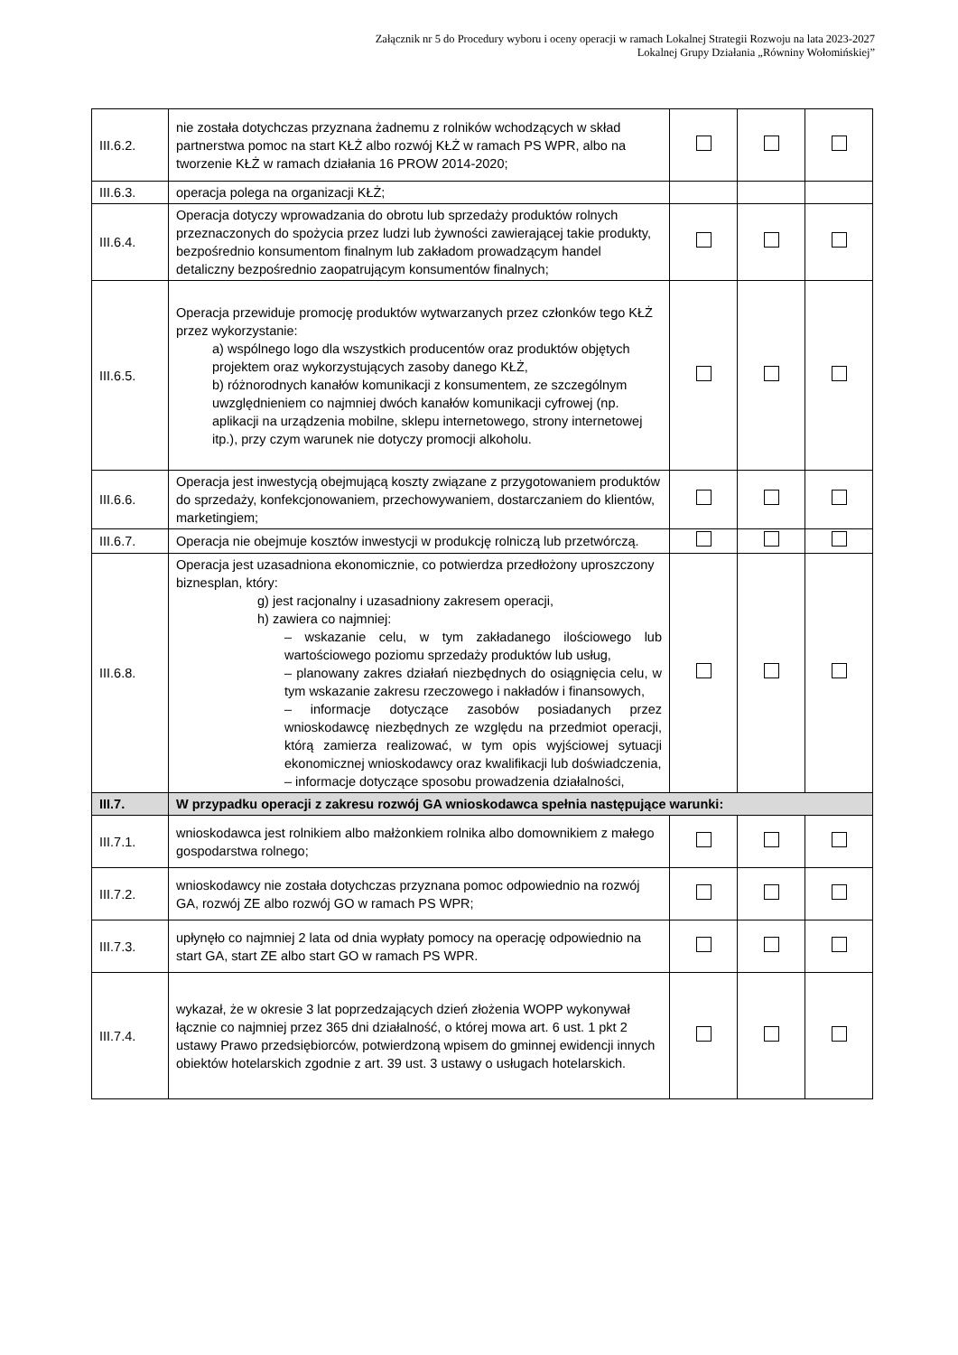Załącznik nr 5 do Procedury wyboru i oceny operacji w ramach Lokalnej Strategii Rozwoju na lata 2023-2027
Lokalnej Grupy Działania „Równiny Wołomińskiej”
| III.6.2. | nie została dotychczas przyznana żadnemu z rolników wchodzących w skład partnerstwa pomoc na start KŁŻ albo rozwój KŁŻ w ramach PS WPR, albo na tworzenie KŁŻ w ramach działania 16 PROW 2014-2020; | | | |
| III.6.3. | operacja polega na organizacji KŁŻ; | | | |
| III.6.4. | Operacja dotyczy wprowadzania do obrotu lub sprzedaży produktów rolnych przeznaczonych do spożycia przez ludzi lub żywności zawierającej takie produkty, bezpośrednio konsumentom finalnym lub zakładom prowadzącym handel detaliczny bezpośrednio zaopatrującym konsumentów finalnych; | | | |
| III.6.5. | Operacja przewiduje promocję produktów wytwarzanych przez członków tego KŁŻ przez wykorzystanie: a) wspólnego logo dla wszystkich producentów oraz produktów objętych projektem oraz wykorzystujących zasoby danego KŁŻ, b) różnorodnych kanałów komunikacji z konsumentem, ze szczególnym uwzględnieniem co najmniej dwóch kanałów komunikacji cyfrowej (np. aplikacji na urządzenia mobilne, sklepu internetowego, strony internetowej itp.), przy czym warunek nie dotyczy promocji alkoholu. | | | |
| III.6.6. | Operacja jest inwestycją obejmującą koszty związane z przygotowaniem produktów do sprzedaży, konfekcjonowaniem, przechowywaniem, dostarczaniem do klientów, marketingiem; | | | |
| III.6.7. | Operacja nie obejmuje kosztów inwestycji w produkcję rolniczą lub przetwórczą. | | | |
| III.6.8. | Operacja jest uzasadniona ekonomicznie, co potwierdza przedłożony uproszczony biznesplan, który: g) jest racjonalny i uzasadniony zakresem operacji, h) zawiera co najmniej: – wskazanie celu, w tym zakładanego ilościowego lub wartościowego poziomu sprzedaży produktów lub usług, – planowany zakres działań niezbędnych do osiągnięcia celu, w tym wskazanie zakresu rzeczowego i nakładów i finansowych, – informacje dotyczące zasobów posiadanych przez wnioskodawcę niezbędnych ze względu na przedmiot operacji, którą zamierza realizować, w tym opis wyjściowej sytuacji ekonomicznej wnioskodawcy oraz kwalifikacji lub doświadczenia, – informacje dotyczące sposobu prowadzenia działalności, | | | |
| III.7. | W przypadku operacji z zakresu rozwój GA wnioskodawca spełnia następujące warunki: | | | |
| III.7.1. | wnioskodawca jest rolnikiem albo małżonkiem rolnika albo domownikiem z małego gospodarstwa rolnego; | | | |
| III.7.2. | wnioskodawcy nie została dotychczas przyznana pomoc odpowiednio na rozwój GA, rozwój ZE albo rozwój GO w ramach PS WPR; | | | |
| III.7.3. | upłynęło co najmniej 2 lata od dnia wypłaty pomocy na operację odpowiednio na start GA, start ZE albo start GO w ramach PS WPR. | | | |
| III.7.4. | wykazał, że w okresie 3 lat poprzedzających dzień złożenia WOPP wykonywał łącznie co najmniej przez 365 dni działalność, o której mowa art. 6 ust. 1 pkt 2 ustawy Prawo przedsiębiorców, potwierdzoną wpisem do gminnej ewidencji innych obiektów hotelarskich zgodnie z art. 39 ust. 3 ustawy o usługach hotelarskich. | | | |